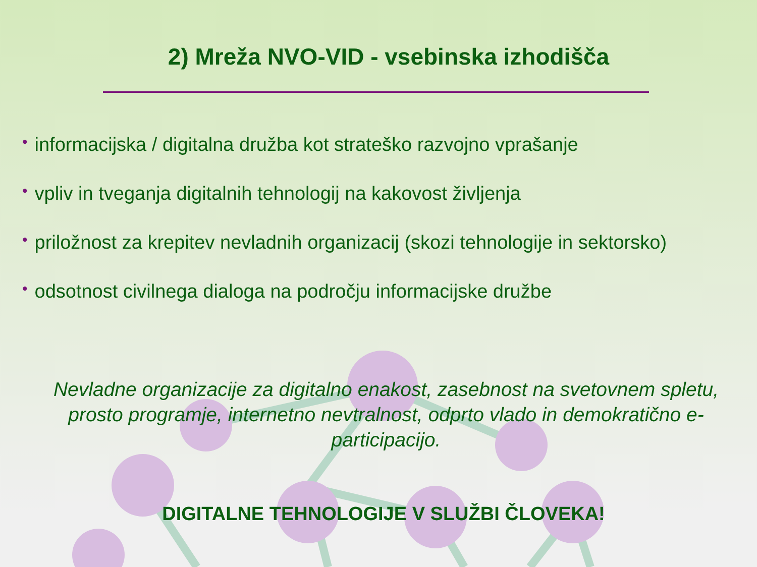2) Mreža NVO-VID - vsebinska izhodišča
• informacijska / digitalna družba kot strateško razvojno vprašanje
• vpliv in tveganja digitalnih tehnologij na kakovost življenja
• priložnost za krepitev nevladnih organizacij (skozi tehnologije in sektorsko)
• odsotnost civilnega dialoga na področju informacijske družbe
Nevladne organizacije za digitalno enakost, zasebnost na svetovnem spletu, prosto programje, internetno nevtralnost, odprto vlado in demokratično e-participacijo.
DIGITALNE TEHNOLOGIJE V SLUŽBI ČLOVEKA!